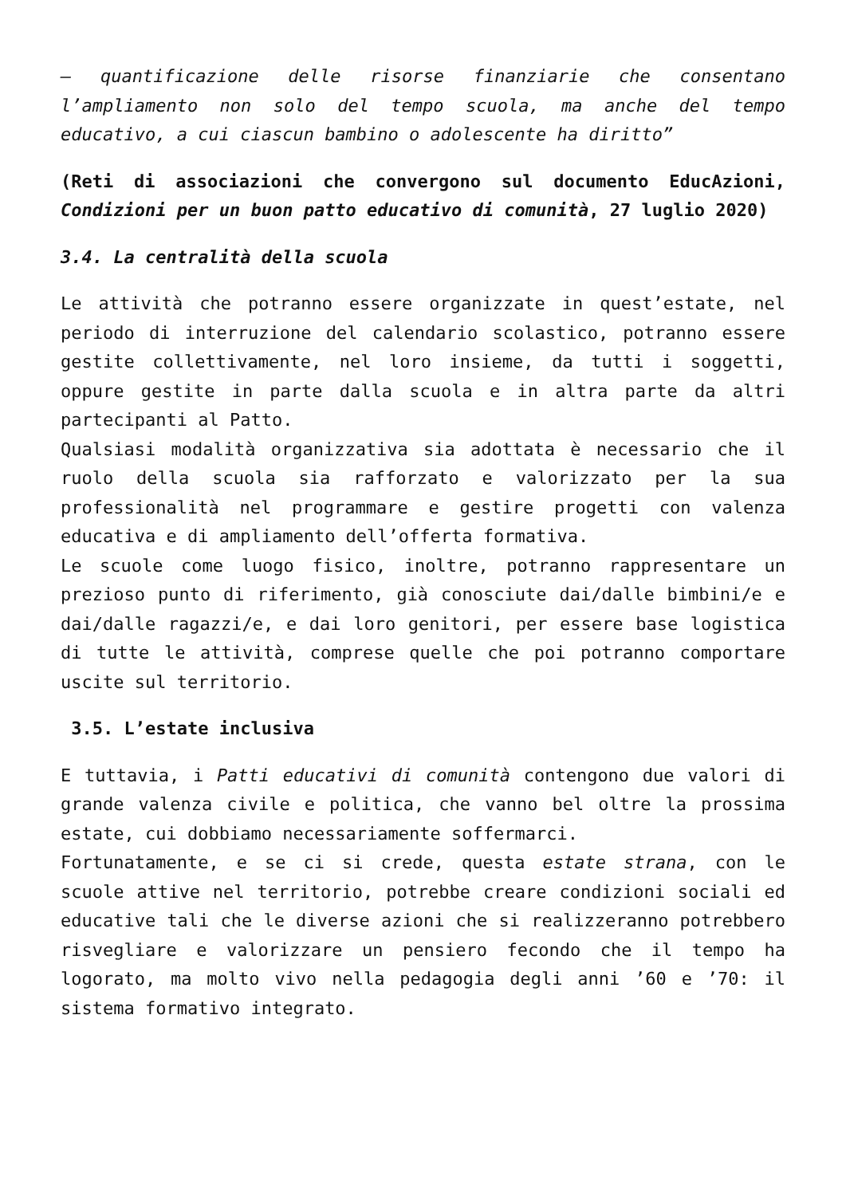– quantificazione delle risorse finanziarie che consentano l’ampliamento non solo del tempo scuola, ma anche del tempo educativo, a cui ciascun bambino o adolescente ha diritto”
(Reti di associazioni che convergono sul documento EducAzioni, Condizioni per un buon patto educativo di comunità, 27 luglio 2020)
3.4. La centralità della scuola
Le attività che potranno essere organizzate in quest’estate, nel periodo di interruzione del calendario scolastico, potranno essere gestite collettivamente, nel loro insieme, da tutti i soggetti, oppure gestite in parte dalla scuola e in altra parte da altri partecipanti al Patto.
Qualsiasi modalità organizzativa sia adottata è necessario che il ruolo della scuola sia rafforzato e valorizzato per la sua professionalità nel programmare e gestire progetti con valenza educativa e di ampliamento dell’offerta formativa.
Le scuole come luogo fisico, inoltre, potranno rappresentare un prezioso punto di riferimento, già conosciute dai/dalle bimbini/e e dai/dalle ragazzi/e, e dai loro genitori, per essere base logistica di tutte le attività, comprese quelle che poi potranno comportare uscite sul territorio.
3.5. L’estate inclusiva
E tuttavia, i Patti educativi di comunità contengono due valori di grande valenza civile e politica, che vanno bel oltre la prossima estate, cui dobbiamo necessariamente soffermarci.
Fortunatamente, e se ci si crede, questa estate strana, con le scuole attive nel territorio, potrebbe creare condizioni sociali ed educative tali che le diverse azioni che si realizzeranno potrebbero risvegliare e valorizzare un pensiero fecondo che il tempo ha logorato, ma molto vivo nella pedagogia degli anni ’60 e ’70: il sistema formativo integrato.